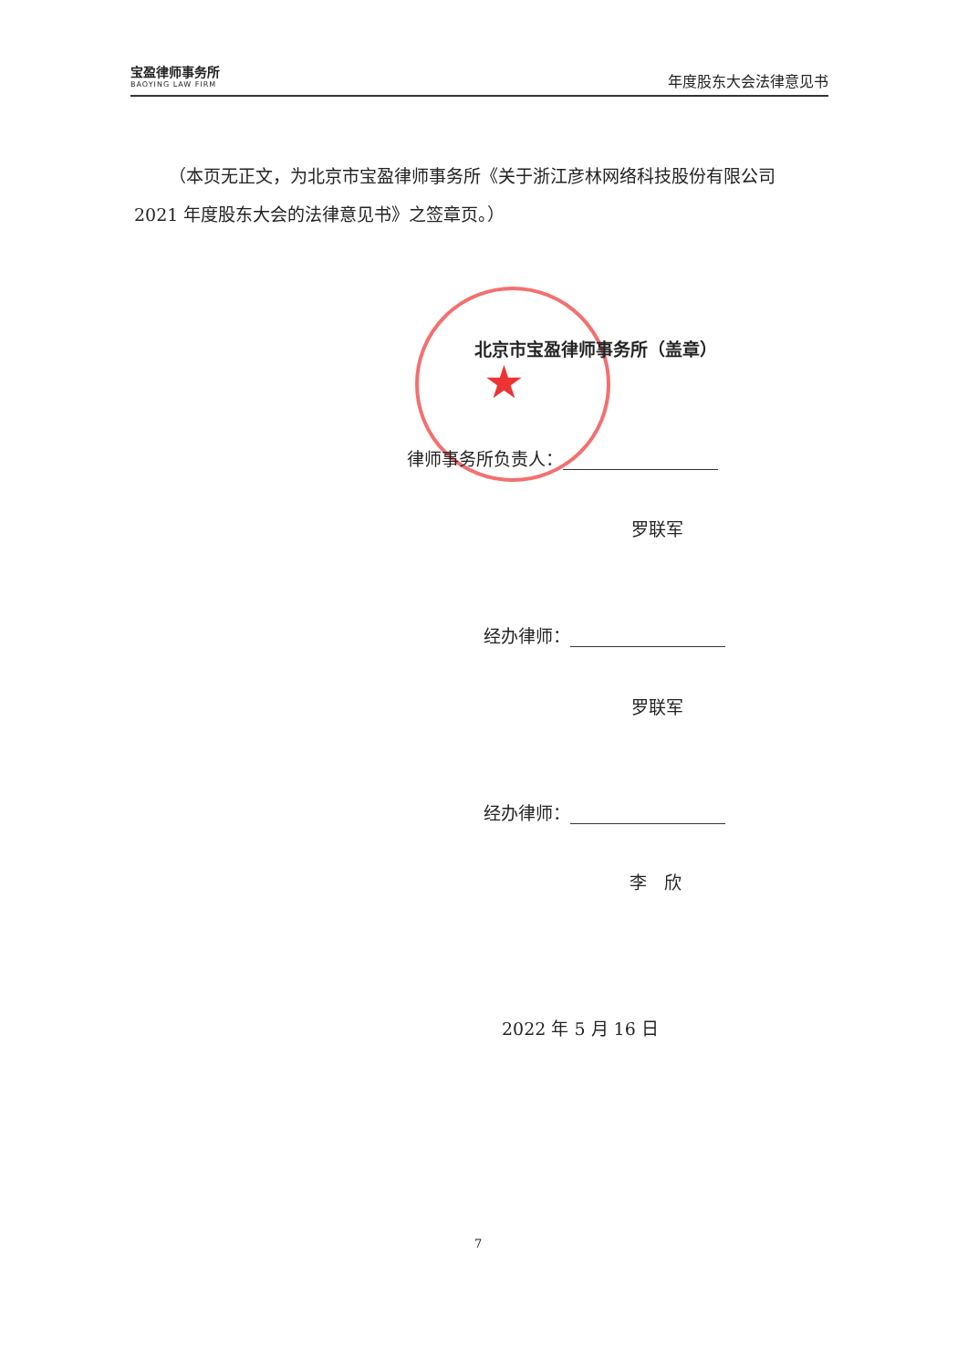宝盈律师事务所
BAOYING LAW FIRM
年度股东大会法律意见书
（本页无正文，为北京市宝盈律师事务所《关于浙江彦林网络科技股份有限公司 2021 年度股东大会的法律意见书》之签章页。）
★
北京市宝盈律师事务所（盖章）
律师事务所负责人：
罗联军
经办律师：
罗联军
经办律师：
李　欣
2022 年 5 月 16 日
7